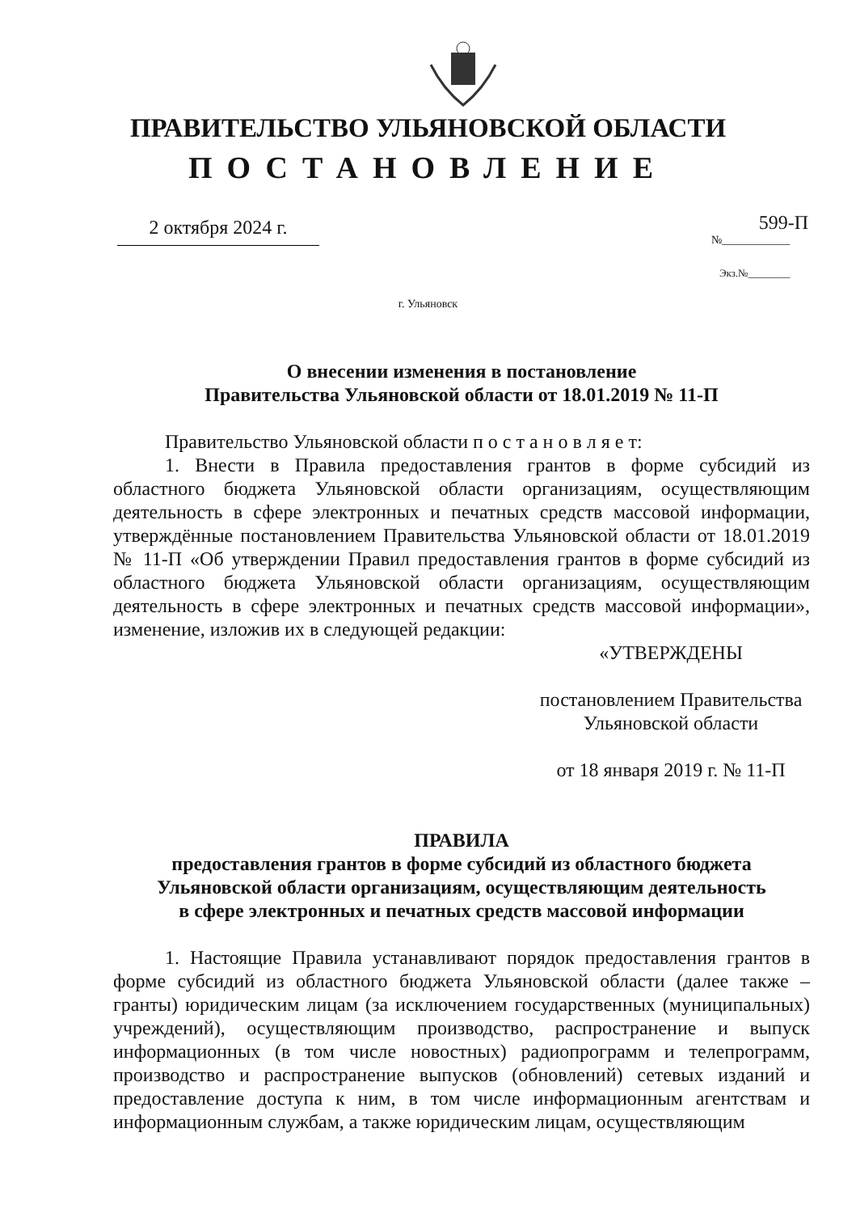ПРАВИТЕЛЬСТВО УЛЬЯНОВСКОЙ ОБЛАСТИ
ПОСТАНОВЛЕНИЕ
2 октября 2024 г.
599-П
№____________
Экз.№________
г. Ульяновск
О внесении изменения в постановление
Правительства Ульяновской области от 18.01.2019 № 11-П
Правительство Ульяновской области п о с т а н о в л я е т:
1. Внести в Правила предоставления грантов в форме субсидий из областного бюджета Ульяновской области организациям, осуществляющим деятельность в сфере электронных и печатных средств массовой информации, утверждённые постановлением Правительства Ульяновской области от 18.01.2019 № 11-П «Об утверждении Правил предоставления грантов в форме субсидий из областного бюджета Ульяновской области организациям, осуществляющим деятельность в сфере электронных и печатных средств массовой информации», изменение, изложив их в следующей редакции:
«УТВЕРЖДЕНЫ
постановлением Правительства
Ульяновской области
от 18 января 2019 г. № 11-П
ПРАВИЛА
предоставления грантов в форме субсидий из областного бюджета
Ульяновской области организациям, осуществляющим деятельность
в сфере электронных и печатных средств массовой информации
1. Настоящие Правила устанавливают порядок предоставления грантов в форме субсидий из областного бюджета Ульяновской области (далее также – гранты) юридическим лицам (за исключением государственных (муниципальных) учреждений), осуществляющим производство, распространение и выпуск информационных (в том числе новостных) радиопрограмм и телепрограмм, производство и распространение выпусков (обновлений) сетевых изданий и предоставление доступа к ним, в том числе информационным агентствам и информационным службам, а также юридическим лицам, осуществляющим